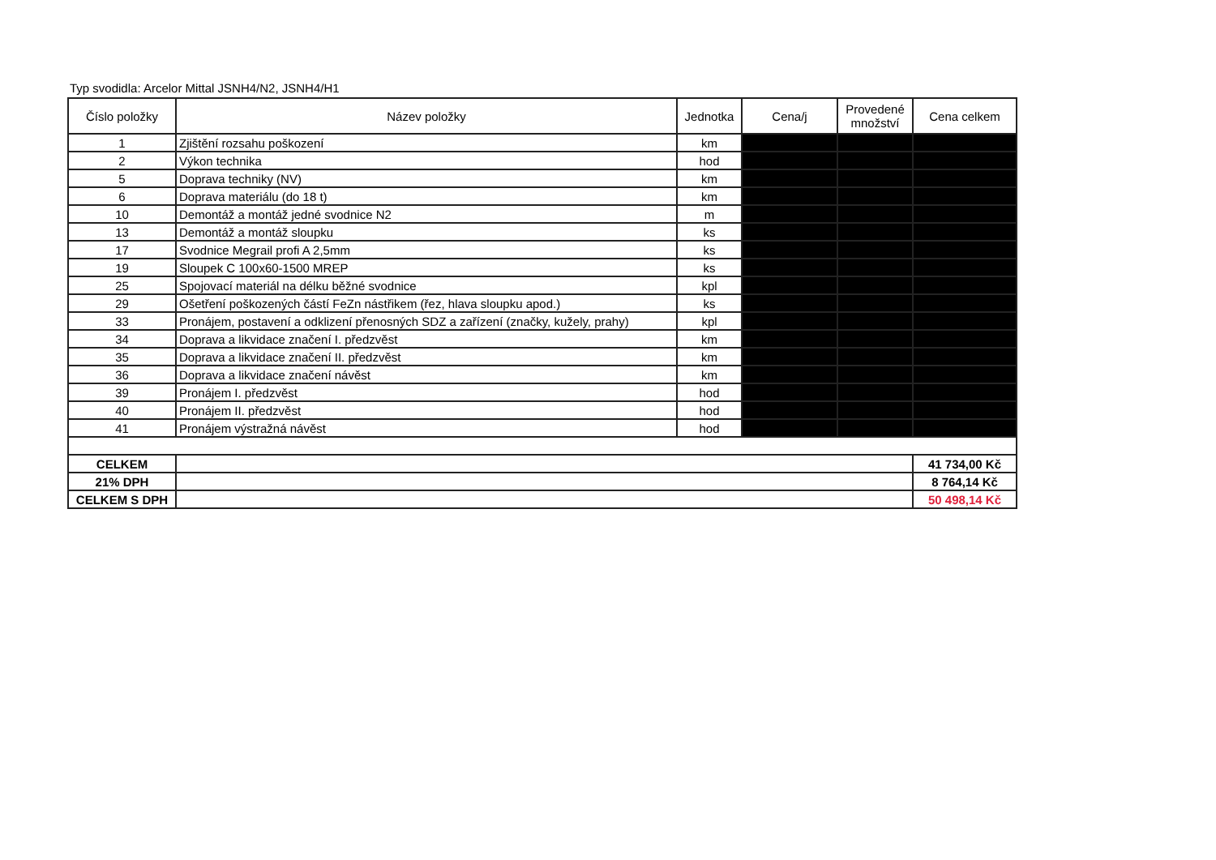Typ svodidla: Arcelor Mittal JSNH4/N2, JSNH4/H1
| Číslo položky | Název položky | Jednotka | Cena/j | Provedené množství | Cena celkem |
| --- | --- | --- | --- | --- | --- |
| 1 | Zjištění rozsahu poškození | km | | | |
| 2 | Výkon technika | hod | | | |
| 5 | Doprava techniky (NV) | km | | | |
| 6 | Doprava materiálu (do 18 t) | km | | | |
| 10 | Demontáž a montáž jedné svodnice N2 | m | | | |
| 13 | Demontáž a montáž sloupku | ks | | | |
| 17 | Svodnice Megrail profi A 2,5mm | ks | | | |
| 19 | Sloupek C 100x60-1500 MREP | ks | | | |
| 25 | Spojovací materiál na délku běžné svodnice | kpl | | | |
| 29 | Ošetření poškozených částí FeZn nástřikem (řez, hlava sloupku apod.) | ks | | | |
| 33 | Pronájem, postavení a odklizení přenosných SDZ a zařízení (značky, kužely, prahy) | kpl | | | |
| 34 | Doprava a likvidace značení I. předzvěst | km | | | |
| 35 | Doprava a likvidace značení II. předzvěst | km | | | |
| 36 | Doprava a likvidace značení návěst | km | | | |
| 39 | Pronájem I. předzvěst | hod | | | |
| 40 | Pronájem II. předzvěst | hod | | | |
| 41 | Pronájem výstražná návěst | hod | | | |
| CELKEM | | | | | 41 734,00 Kč |
| 21% DPH | | | | | 8 764,14 Kč |
| CELKEM S DPH | | | | | 50 498,14 Kč |